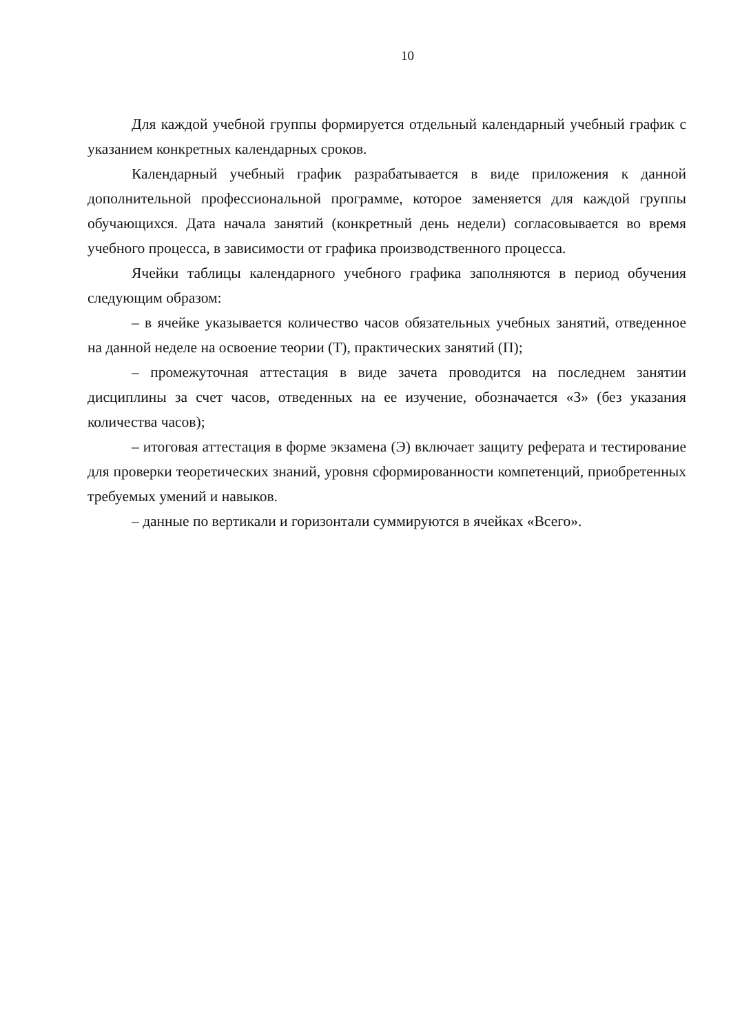10
Для каждой учебной группы формируется отдельный календарный учебный график с указанием конкретных календарных сроков.
Календарный учебный график разрабатывается в виде приложения к данной дополнительной профессиональной программе, которое заменяется для каждой группы обучающихся. Дата начала занятий (конкретный день недели) согласовывается во время учебного процесса, в зависимости от графика производственного процесса.
Ячейки таблицы календарного учебного графика заполняются в период обучения следующим образом:
– в ячейке указывается количество часов обязательных учебных занятий, отведенное на данной неделе на освоение теории (Т), практических занятий (П);
– промежуточная аттестация в виде зачета проводится на последнем занятии дисциплины за счет часов, отведенных на ее изучение, обозначается «З» (без указания количества часов);
– итоговая аттестация в форме экзамена (Э) включает защиту реферата и тестирование для проверки теоретических знаний, уровня сформированности компетенций, приобретенных требуемых умений и навыков.
– данные по вертикали и горизонтали суммируются в ячейках «Всего».